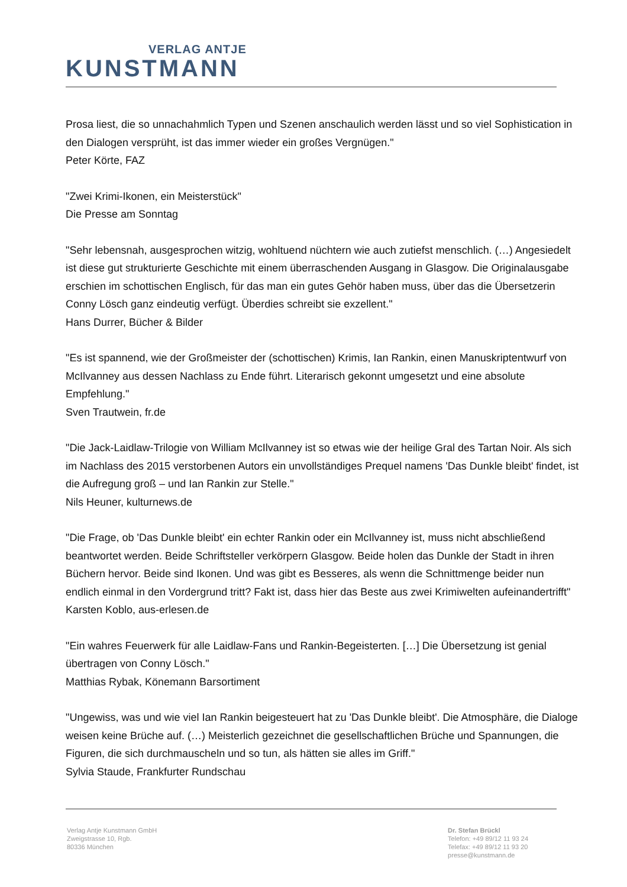VERLAG ANTJE
KUNSTMANN
Prosa liest, die so unnachahmlich Typen und Szenen anschaulich werden lässt und so viel Sophistication in den Dialogen versprüht, ist das immer wieder ein großes Vergnügen."
Peter Körte, FAZ
"Zwei Krimi-Ikonen, ein Meisterstück"
Die Presse am Sonntag
"Sehr lebensnah, ausgesprochen witzig, wohltuend nüchtern wie auch zutiefst menschlich. (…) Angesiedelt ist diese gut strukturierte Geschichte mit einem überraschenden Ausgang in Glasgow. Die Originalausgabe erschien im schottischen Englisch, für das man ein gutes Gehör haben muss, über das die Übersetzerin Conny Lösch ganz eindeutig verfügt. Überdies schreibt sie exzellent."
Hans Durrer, Bücher & Bilder
"Es ist spannend, wie der Großmeister der (schottischen) Krimis, Ian Rankin, einen Manuskriptentwurf von McIlvanney aus dessen Nachlass zu Ende führt. Literarisch gekonnt umgesetzt und eine absolute Empfehlung."
Sven Trautwein, fr.de
"Die Jack-Laidlaw-Trilogie von William McIlvanney ist so etwas wie der heilige Gral des Tartan Noir. Als sich im Nachlass des 2015 verstorbenen Autors ein unvollständiges Prequel namens 'Das Dunkle bleibt' findet, ist die Aufregung groß – und Ian Rankin zur Stelle."
Nils Heuner, kulturnews.de
"Die Frage, ob 'Das Dunkle bleibt' ein echter Rankin oder ein McIlvanney ist, muss nicht abschließend beantwortet werden. Beide Schriftsteller verkörpern Glasgow. Beide holen das Dunkle der Stadt in ihren Büchern hervor. Beide sind Ikonen. Und was gibt es Besseres, als wenn die Schnittmenge beider nun endlich einmal in den Vordergrund tritt? Fakt ist, dass hier das Beste aus zwei Krimiwelten aufeinandertrifft"
Karsten Koblo, aus-erlesen.de
"Ein wahres Feuerwerk für alle Laidlaw-Fans und Rankin-Begeisterten. […] Die Übersetzung ist genial übertragen von Conny Lösch."
Matthias Rybak, Könemann Barsortiment
"Ungewiss, was und wie viel Ian Rankin beigesteuert hat zu 'Das Dunkle bleibt'. Die Atmosphäre, die Dialoge weisen keine Brüche auf. (…) Meisterlich gezeichnet die gesellschaftlichen Brüche und Spannungen, die Figuren, die sich durchmauscheln und so tun, als hätten sie alles im Griff."
Sylvia Staude, Frankfurter Rundschau
Verlag Antje Kunstmann GmbH
Zweigstrasse 10, Rgb.
80336 München
Dr. Stefan Brückl
Telefon: +49 89/12 11 93 24
Telefax: +49 89/12 11 93 20
presse@kunstmann.de